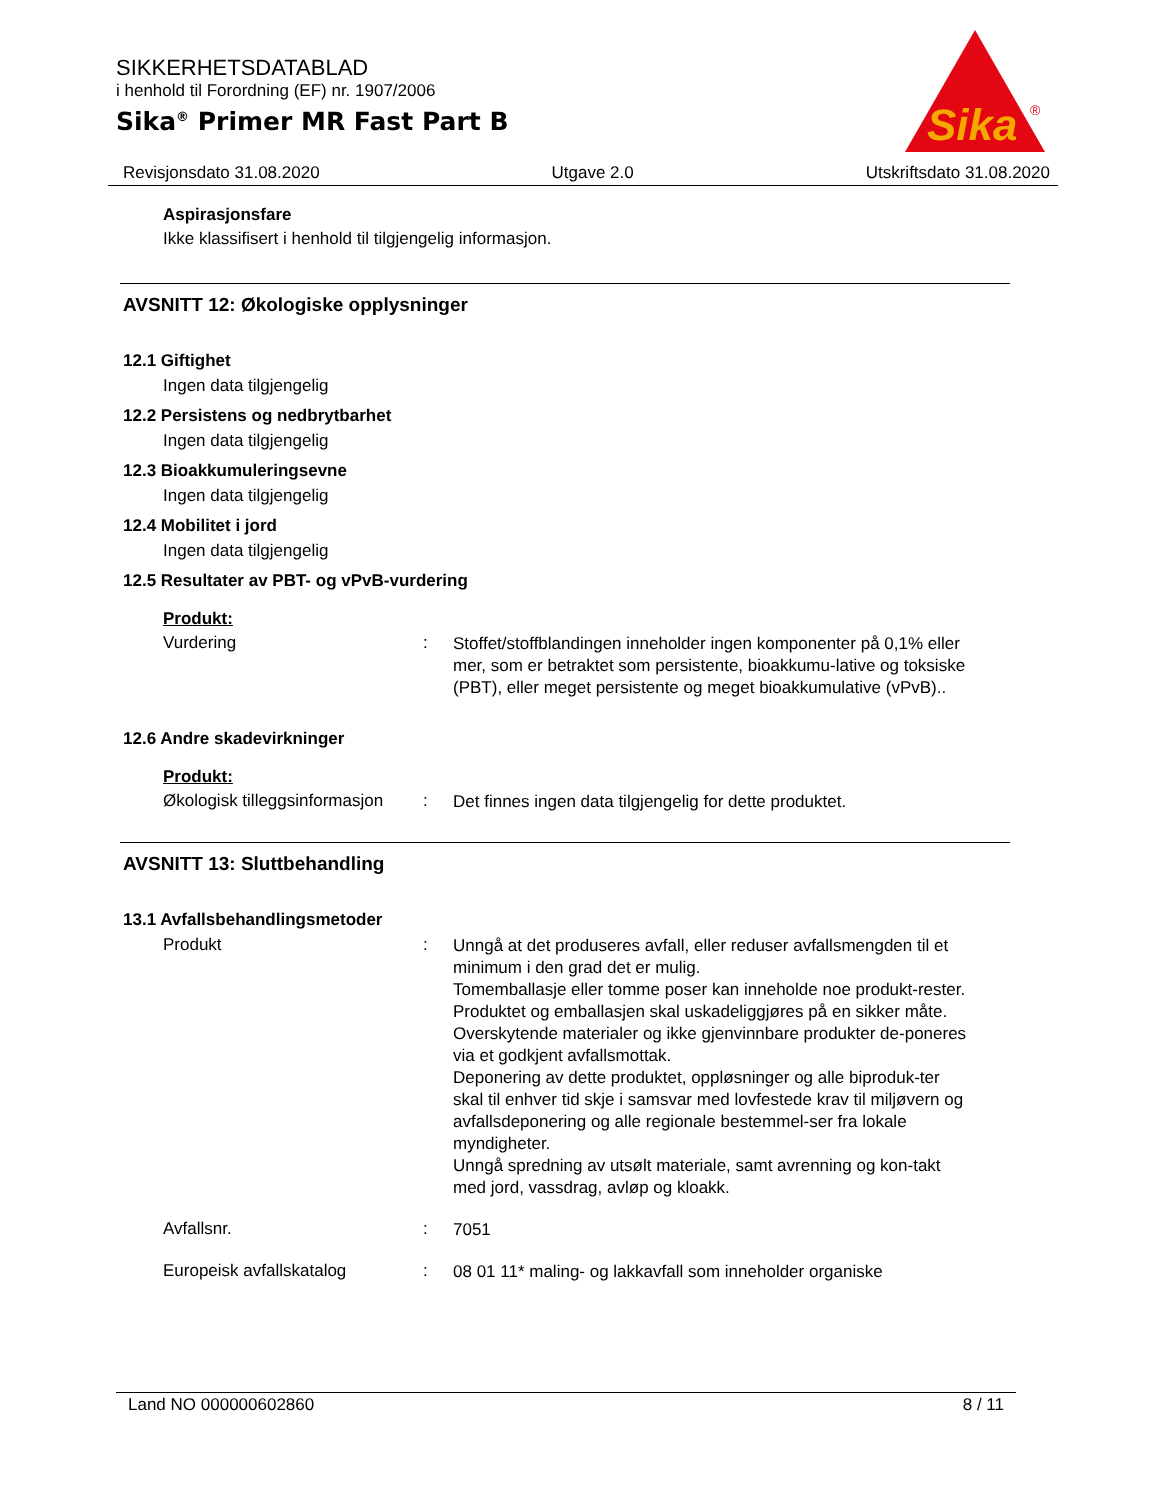SIKKERHETSDATABLAD
i henhold til Forordning (EF) nr. 1907/2006
Sika<sup>®</sup> Primer MR Fast Part B
Sika
®
Revisjonsdato 31.08.2020 Utgave 2.0 Utskriftsdato 31.08.2020
Aspirasjonsfare
Ikke klassifisert i henhold til tilgjengelig informasjon.
AVSNITT 12: Økologiske opplysninger
12.1 Giftighet
Ingen data tilgjengelig
12.2 Persistens og nedbrytbarhet
Ingen data tilgjengelig
12.3 Bioakkumuleringsevne
Ingen data tilgjengelig
12.4 Mobilitet i jord
Ingen data tilgjengelig
12.5 Resultater av PBT- og vPvB-vurdering
Produkt:
Vurdering: Stoffet/stoffblandingen inneholder ingen komponenter på 0,1% eller mer, som er betraktet som persistente, bioakkumu-lative og toksiske (PBT), eller meget persistente og meget bioakkumulative (vPvB)..
12.6 Andre skadevirkninger
Produkt:
Økologisk tilleggsinformasjon: Det finnes ingen data tilgjengelig for dette produktet.
AVSNITT 13: Sluttbehandling
13.1 Avfallsbehandlingsmetoder
Produkt: Unngå at det produseres avfall, eller reduser avfallsmengden til et minimum i den grad det er mulig.
Tomemballasje eller tomme poser kan inneholde noe produkt-rester.
Produktet og emballasjen skal uskadeliggjøres på en sikker måte.
Overskytende materialer og ikke gjenvinnbare produkter de-poneres via et godkjent avfallsmottak.
Deponering av dette produktet, oppløsninger og alle biproduk-ter skal til enhver tid skje i samsvar med lovfestede krav til miljøvern og avfallsdeponering og alle regionale bestemmel-ser fra lokale myndigheter.
Unngå spredning av utsølt materiale, samt avrenning og kon-takt med jord, vassdrag, avløp og kloakk.
Avfallsnr.: 7051
Europeisk avfallskatalog: 08 01 11* maling- og lakkavfall som inneholder organiske
Land NO 000000602860 8 / 11